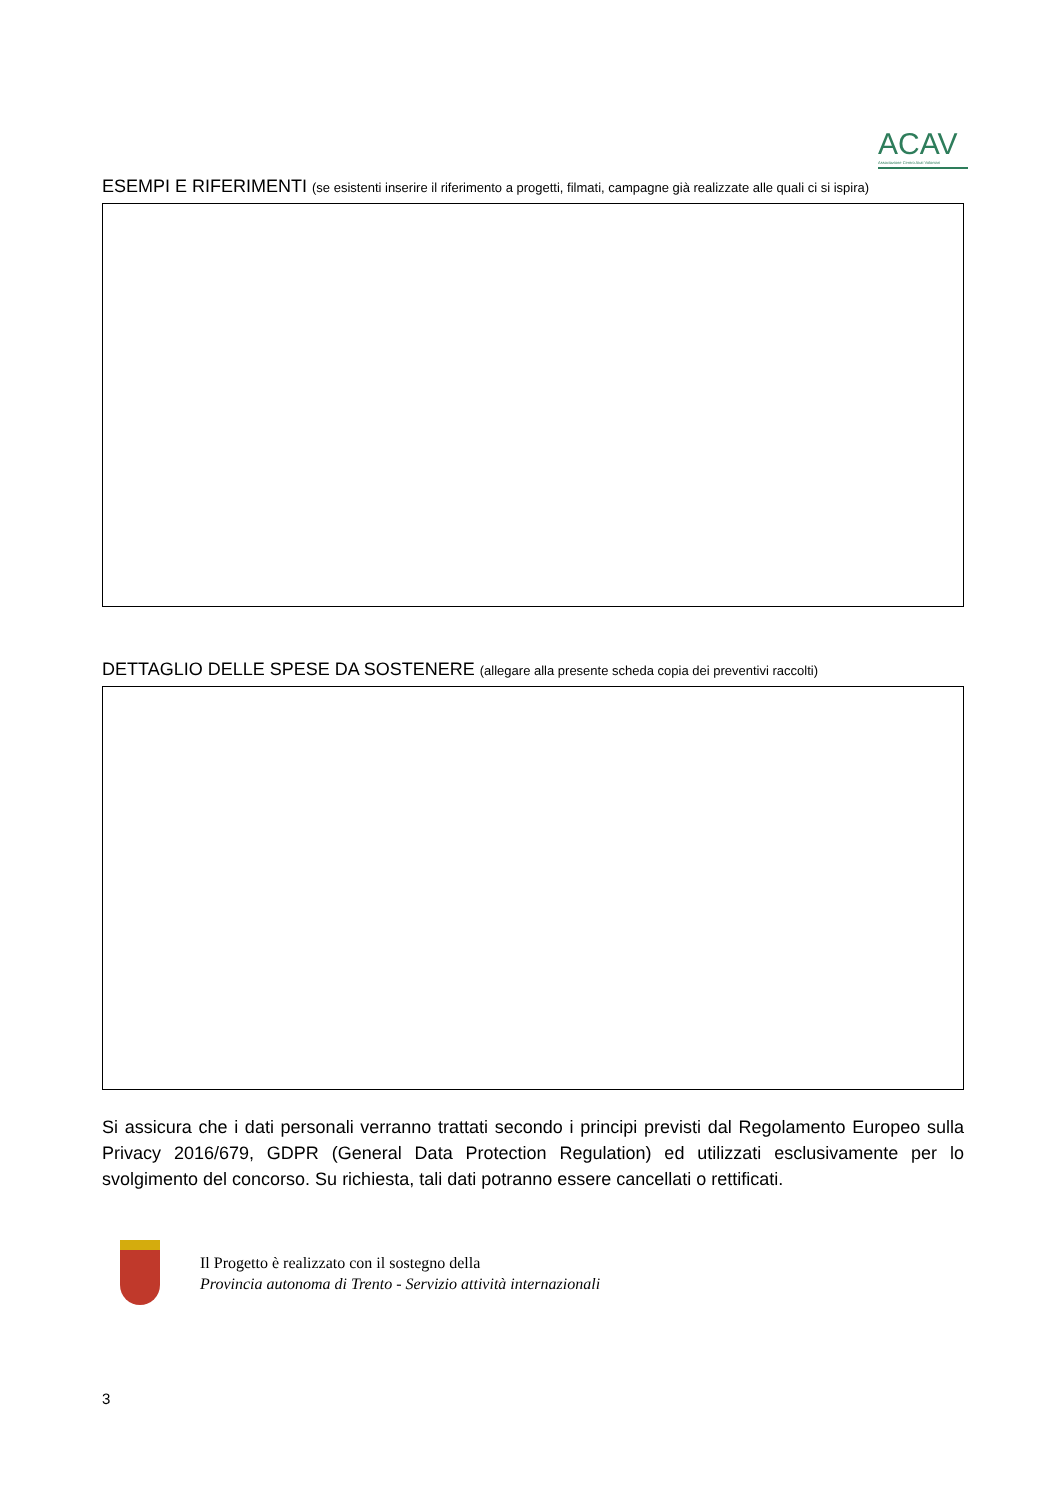ACAV
Associazione Centro Aiuti Volontari
ESEMPI E RIFERIMENTI (se esistenti inserire il riferimento a progetti, filmati, campagne già realizzate alle quali ci si ispira)
DETTAGLIO DELLE SPESE DA SOSTENERE (allegare alla presente scheda copia dei preventivi raccolti)
Si assicura che i dati personali verranno trattati secondo i principi previsti dal Regolamento Europeo sulla Privacy 2016/679, GDPR (General Data Protection Regulation) ed utilizzati esclusivamente per lo svolgimento del concorso. Su richiesta, tali dati potranno essere cancellati o rettificati.
Il Progetto è realizzato con il sostegno della
Provincia autonoma di Trento - Servizio attività internazionali
3